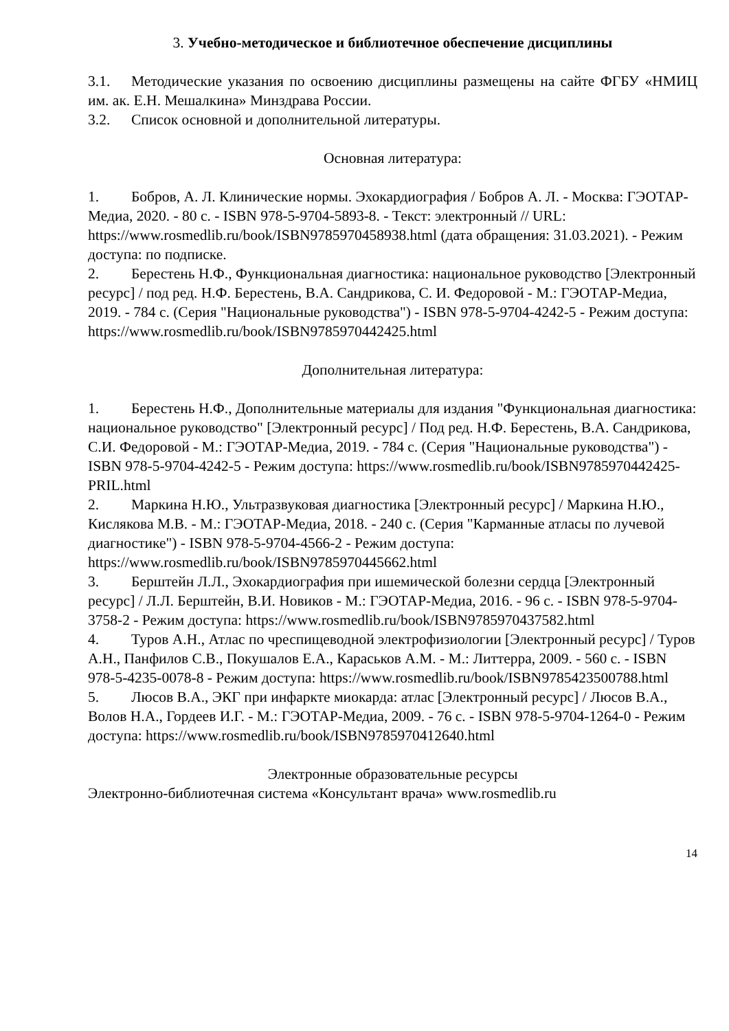3. Учебно-методическое и библиотечное обеспечение дисциплины
3.1. Методические указания по освоению дисциплины размещены на сайте ФГБУ «НМИЦ им. ак. Е.Н. Мешалкина» Минздрава России.
3.2. Список основной и дополнительной литературы.
Основная литература:
1. Бобров, А. Л. Клинические нормы. Эхокардиография / Бобров А. Л. - Москва: ГЭОТАР-Медиа, 2020. - 80 с. - ISBN 978-5-9704-5893-8. - Текст: электронный // URL: https://www.rosmedlib.ru/book/ISBN9785970458938.html (дата обращения: 31.03.2021). - Режим доступа: по подписке.
2. Берестень Н.Ф., Функциональная диагностика: национальное руководство [Электронный ресурс] / под ред. Н.Ф. Берестень, В.А. Сандрикова, С. И. Федоровой - М.: ГЭОТАР-Медиа, 2019. - 784 с. (Серия "Национальные руководства") - ISBN 978-5-9704-4242-5 - Режим доступа: https://www.rosmedlib.ru/book/ISBN9785970442425.html
Дополнительная литература:
1. Берестень Н.Ф., Дополнительные материалы для издания "Функциональная диагностика: национальное руководство" [Электронный ресурс] / Под ред. Н.Ф. Берестень, В.А. Сандрикова, С.И. Федоровой - М.: ГЭОТАР-Медиа, 2019. - 784 с. (Серия "Национальные руководства") - ISBN 978-5-9704-4242-5 - Режим доступа: https://www.rosmedlib.ru/book/ISBN9785970442425-PRIL.html
2. Маркина Н.Ю., Ультразвуковая диагностика [Электронный ресурс] / Маркина Н.Ю., Кислякова М.В. - М.: ГЭОТАР-Медиа, 2018. - 240 с. (Серия "Карманные атласы по лучевой диагностике") - ISBN 978-5-9704-4566-2 - Режим доступа: https://www.rosmedlib.ru/book/ISBN9785970445662.html
3. Берштейн Л.Л., Эхокардиография при ишемической болезни сердца [Электронный ресурс] / Л.Л. Берштейн, В.И. Новиков - М.: ГЭОТАР-Медиа, 2016. - 96 с. - ISBN 978-5-9704-3758-2 - Режим доступа: https://www.rosmedlib.ru/book/ISBN9785970437582.html
4. Туров А.Н., Атлас по чреспищеводной электрофизиологии [Электронный ресурс] / Туров А.Н., Панфилов С.В., Покушалов Е.А., Караськов А.М. - М.: Литтерра, 2009. - 560 с. - ISBN 978-5-4235-0078-8 - Режим доступа: https://www.rosmedlib.ru/book/ISBN9785423500788.html
5. Люсов В.А., ЭКГ при инфаркте миокарда: атлас [Электронный ресурс] / Люсов В.А., Волов Н.А., Гордеев И.Г. - М.: ГЭОТАР-Медиа, 2009. - 76 с. - ISBN 978-5-9704-1264-0 - Режим доступа: https://www.rosmedlib.ru/book/ISBN9785970412640.html
Электронные образовательные ресурсы
Электронно-библиотечная система «Консультант врача» www.rosmedlib.ru
14